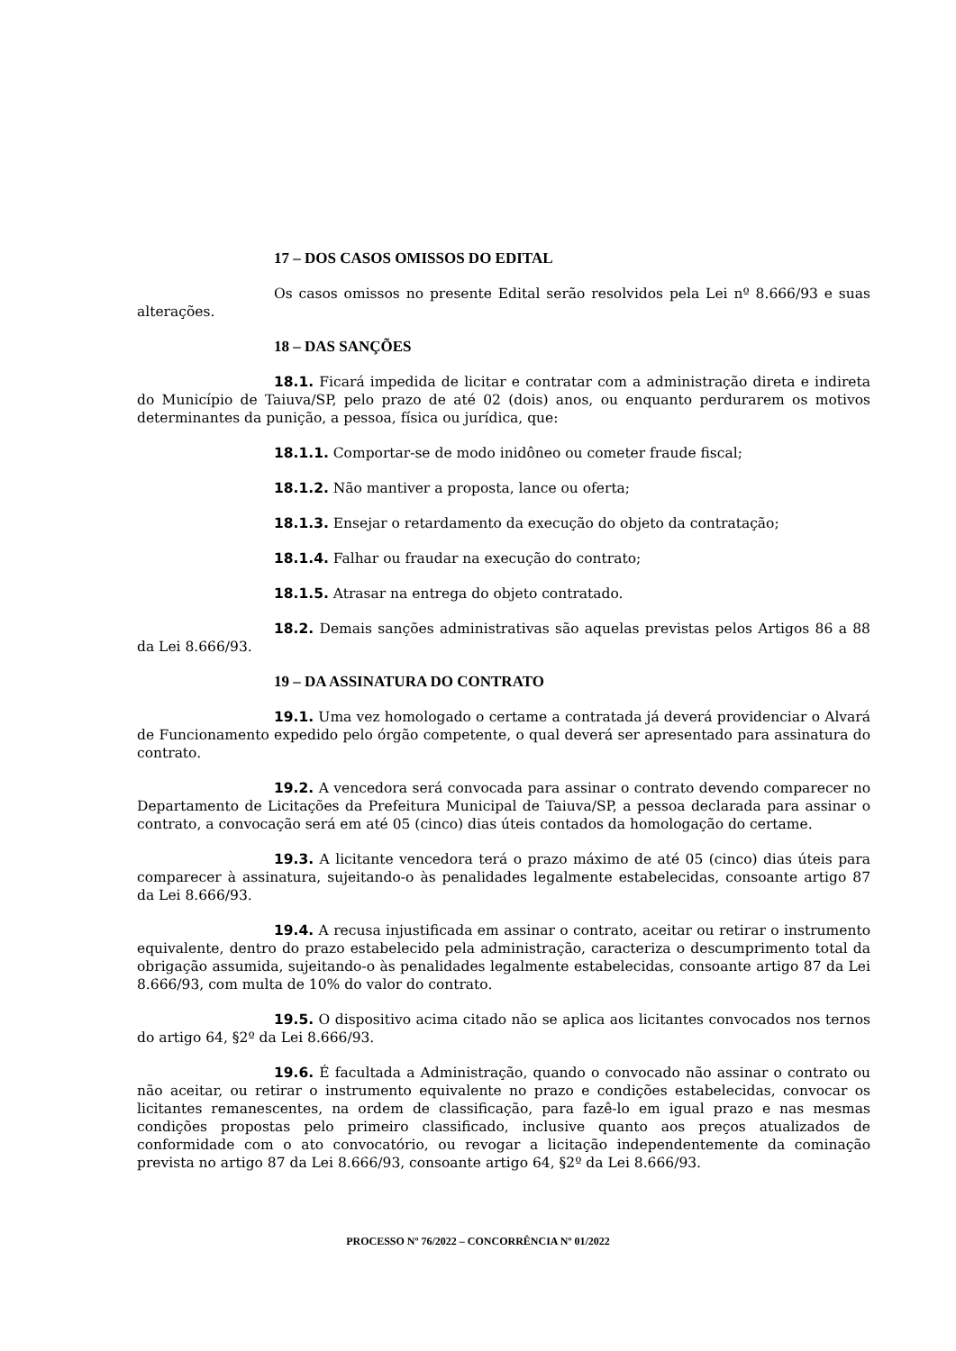17 – DOS CASOS OMISSOS DO EDITAL
Os casos omissos no presente Edital serão resolvidos pela Lei nº 8.666/93 e suas alterações.
18 – DAS SANÇÕES
18.1. Ficará impedida de licitar e contratar com a administração direta e indireta do Município de Taiuva/SP, pelo prazo de até 02 (dois) anos, ou enquanto perdurarem os motivos determinantes da punição, a pessoa, física ou jurídica, que:
18.1.1. Comportar-se de modo inidôneo ou cometer fraude fiscal;
18.1.2. Não mantiver a proposta, lance ou oferta;
18.1.3. Ensejar o retardamento da execução do objeto da contratação;
18.1.4. Falhar ou fraudar na execução do contrato;
18.1.5. Atrasar na entrega do objeto contratado.
18.2. Demais sanções administrativas são aquelas previstas pelos Artigos 86 a 88 da Lei 8.666/93.
19 – DA ASSINATURA DO CONTRATO
19.1. Uma vez homologado o certame a contratada já deverá providenciar o Alvará de Funcionamento expedido pelo órgão competente, o qual deverá ser apresentado para assinatura do contrato.
19.2. A vencedora será convocada para assinar o contrato devendo comparecer no Departamento de Licitações da Prefeitura Municipal de Taiuva/SP, a pessoa declarada para assinar o contrato, a convocação será em até 05 (cinco) dias úteis contados da homologação do certame.
19.3. A licitante vencedora terá o prazo máximo de até 05 (cinco) dias úteis para comparecer à assinatura, sujeitando-o às penalidades legalmente estabelecidas, consoante artigo 87 da Lei 8.666/93.
19.4. A recusa injustificada em assinar o contrato, aceitar ou retirar o instrumento equivalente, dentro do prazo estabelecido pela administração, caracteriza o descumprimento total da obrigação assumida, sujeitando-o às penalidades legalmente estabelecidas, consoante artigo 87 da Lei 8.666/93, com multa de 10% do valor do contrato.
19.5. O dispositivo acima citado não se aplica aos licitantes convocados nos ternos do artigo 64, §2º da Lei 8.666/93.
19.6. É facultada a Administração, quando o convocado não assinar o contrato ou não aceitar, ou retirar o instrumento equivalente no prazo e condições estabelecidas, convocar os licitantes remanescentes, na ordem de classificação, para fazê-lo em igual prazo e nas mesmas condições propostas pelo primeiro classificado, inclusive quanto aos preços atualizados de conformidade com o ato convocatório, ou revogar a licitação independentemente da cominação prevista no artigo 87 da Lei 8.666/93, consoante artigo 64, §2º da Lei 8.666/93.
PROCESSO Nº 76/2022 – CONCORRÊNCIA Nº 01/2022